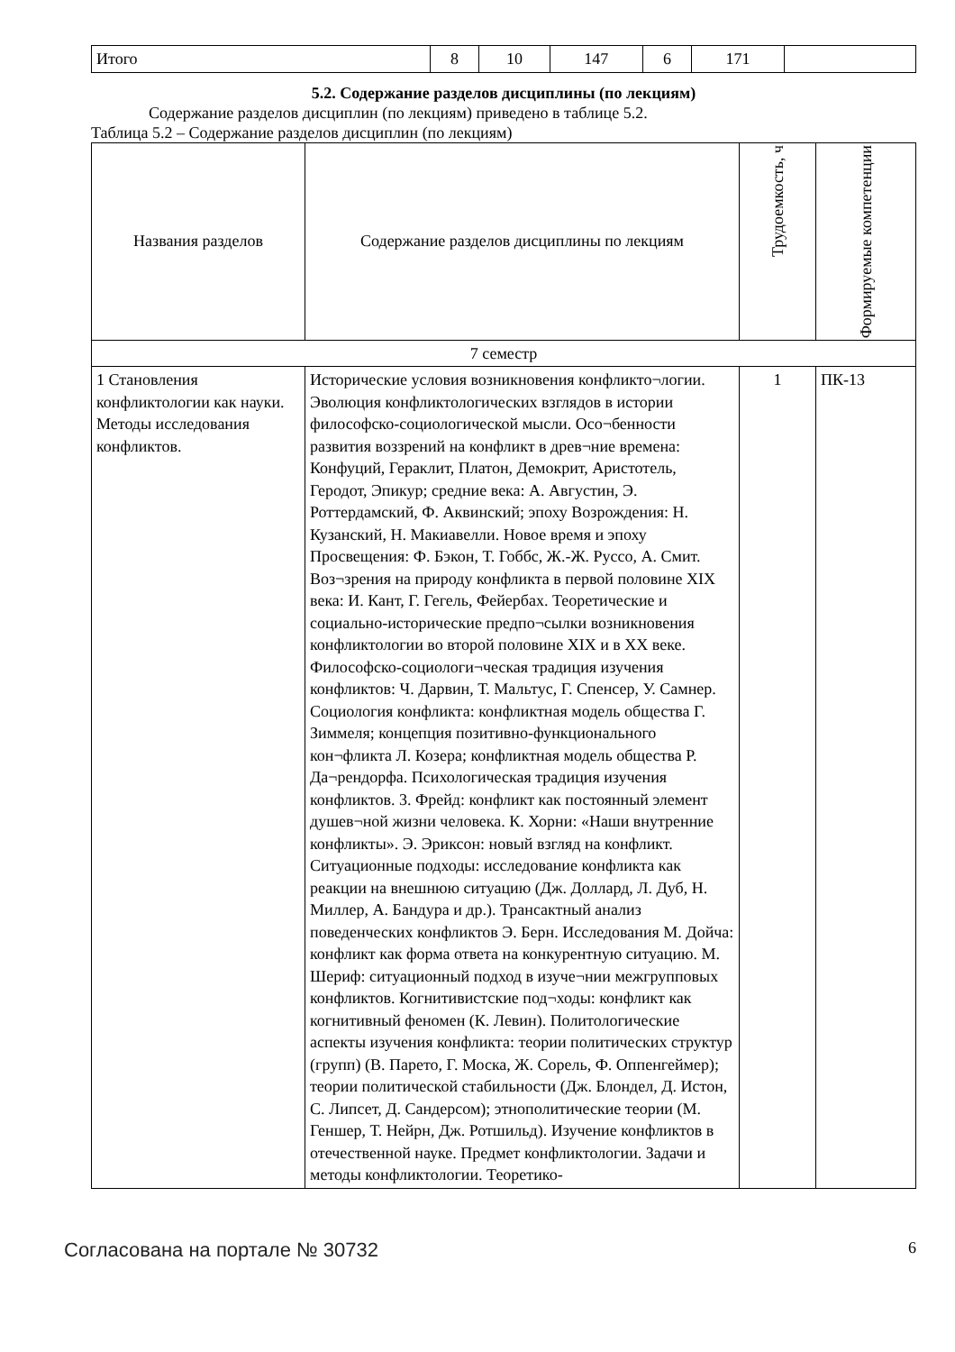| Итого | 8 | 10 | 147 | 6 | 171 | |
5.2. Содержание разделов дисциплины (по лекциям)
Содержание разделов дисциплин (по лекциям) приведено в таблице 5.2.
Таблица 5.2 – Содержание разделов дисциплин (по лекциям)
| Названия разделов | Содержание разделов дисциплины по лекциям | Трудоемкость, ч | Формируемые компетенции |
| --- | --- | --- | --- |
| 7 семестр | | | |
| 1 Становления конфликтологии как науки. Методы исследования конфликтов. | Исторические условия возникновения конфликто¬логии. Эволюция конфликтологических взглядов в истории философско-социологической мысли. Осо¬бенности развития воззрений на конфликт в древ¬ние времена: Конфуций, Гераклит, Платон, Демокрит, Аристотель, Геродот, Эпикур; средние века: А. Августин, Э. Роттердамский, Ф. Аквинский; эпоху Возрождения: Н. Кузанский, Н. Макиавелли. Новое время и эпоху Просвещения: Ф. Бэкон, Т. Гоббс, Ж.-Ж. Руссо, А. Смит. Воз¬зрения на природу конфликта в первой половине XIX века: И. Кант, Г. Гегель, Фейербах. Теоретические и социально-исторические предпо¬сылки возникновения конфликтологии во второй половине XIX и в XX веке. Философско-социологи¬ческая традиция изучения конфликтов: Ч. Дарвин, Т. Мальтус, Г. Спенсер, У. Самнер. Социология конфликта: конфликтная модель общества Г. Зиммеля; концепция позитивно-функционального кон¬фликта Л. Козера; конфликтная модель общества Р. Да¬рендорфа. Психологическая традиция изучения конфликтов. 3. Фрейд: конфликт как постоянный элемент душев¬ной жизни человека. К. Хорни: «Наши внутренние конфликты». Э. Эриксон: новый взгляд на конфликт. Ситуационные подходы: исследование конфликта как реакции на внешнюю ситуацию (Дж. Доллард, Л. Дуб, Н. Миллер, А. Бандура и др.). Трансактный анализ поведенческих конфликтов Э. Берн. Исследования М. Дойча: конфликт как форма ответа на конкурентную ситуацию. М. Шериф: ситуационный подход в изуче¬нии межгрупповых конфликтов. Когнитивистские под¬ходы: конфликт как когнитивный феномен (К. Левин). Политологические аспекты изучения конфликта: теории политических структур (групп) (В. Парето, Г. Моска, Ж. Сорель, Ф. Оппенгеймер); теории политической стабильности (Дж. Блондел, Д. Истон, С. Липсет, Д. Сандерсом); этнополитические теории (М. Геншер, Т. Нейрн, Дж. Ротшильд). Изучение конфликтов в отечественной науке. Предмет конфликтологии. Задачи и методы конфликтологии. Теоретико- | 1 | ПК-13 |
Согласована на портале № 30732 6